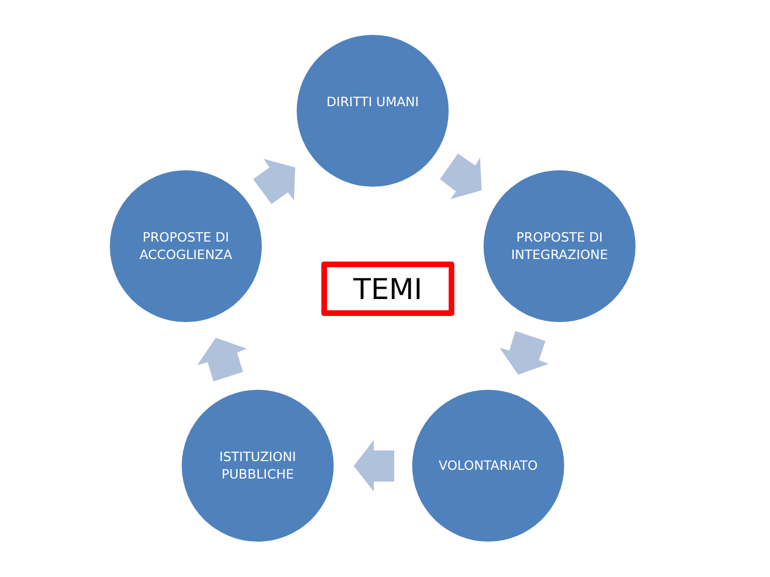DIRITTI UMANI
PROPOSTE DI
ACCOGLIENZA
TEMI
PROPOSTE DI
INTEGRAZIONE
ISTITUZIONI
PUBBLICHE
VOLONTARIATO